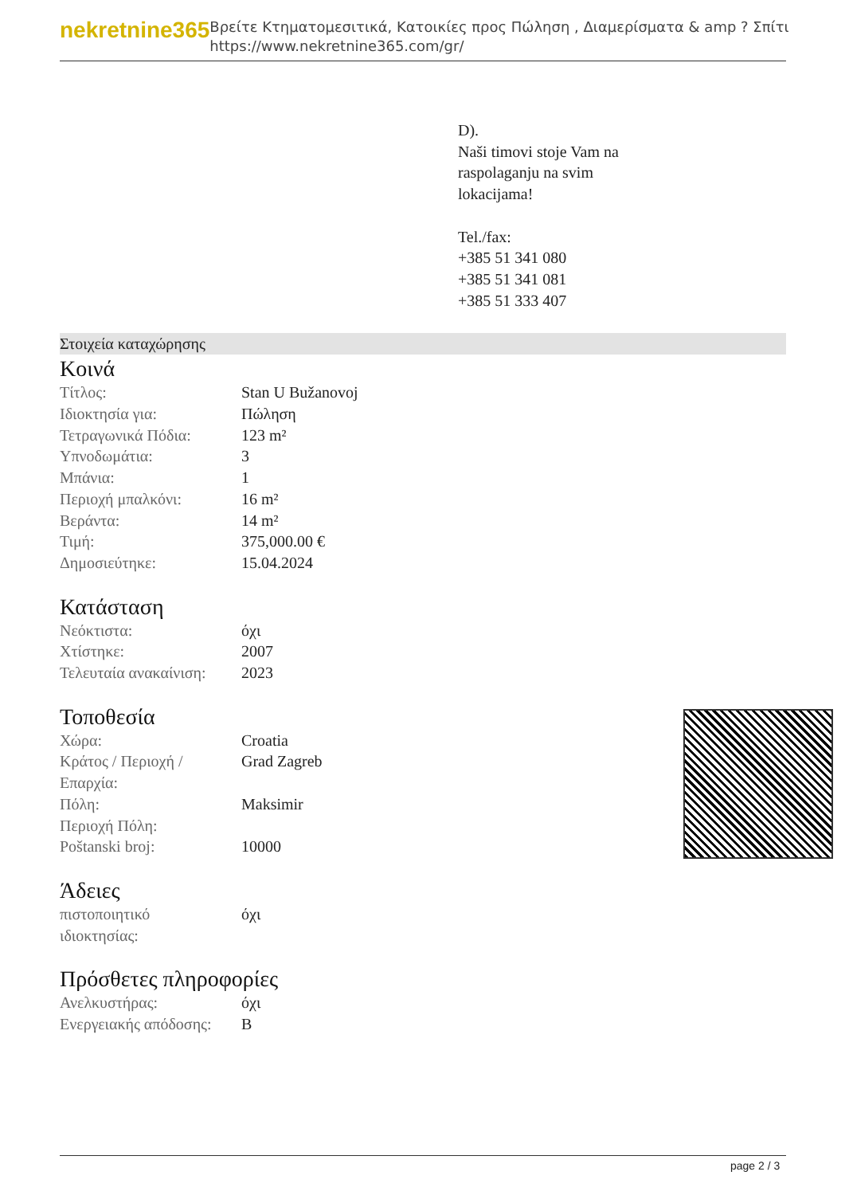nekretnine365
Βρείτε Κτηματομεσιτικά, Κατοικίες προς Πώληση , Διαμερίσματα & amp ? Σπίτι
https://www.nekretnine365.com/gr/
D).
Naši timovi stoje Vam na
raspolaganju na svim
lokacijama!
Tel./fax:
+385 51 341 080
+385 51 341 081
+385 51 333 407
Στοιχεία καταχώρησης
Κοινά
| Τίτλος: | Stan U Bužanovoj |
| Ιδιοκτησία για: | Πώληση |
| Τετραγωνικά Πόδια: | 123 m² |
| Υπνοδωμάτια: | 3 |
| Μπάνια: | 1 |
| Περιοχή μπαλκόνι: | 16 m² |
| Βεράντα: | 14 m² |
| Τιμή: | 375,000.00 € |
| Δημοσιεύτηκε: | 15.04.2024 |
Κατάσταση
| Νεόκτιστα: | όχι |
| Χτίστηκε: | 2007 |
| Τελευταία ανακαίνιση: | 2023 |
Τοποθεσία
| Χώρα: | Croatia |
| Κράτος / Περιοχή / Επαρχία: | Grad Zagreb |
| Πόλη: | Maksimir |
| Περιοχή Πόλη: | |
| Poštanski broj: | 10000 |
Άδειες
| πιστοποιητικό ιδιοκτησίας: | όχι |
Πρόσθετες πληροφορίες
| Ανελκυστήρας: | όχι |
| Ενεργειακής απόδοσης: | B |
page 2 / 3